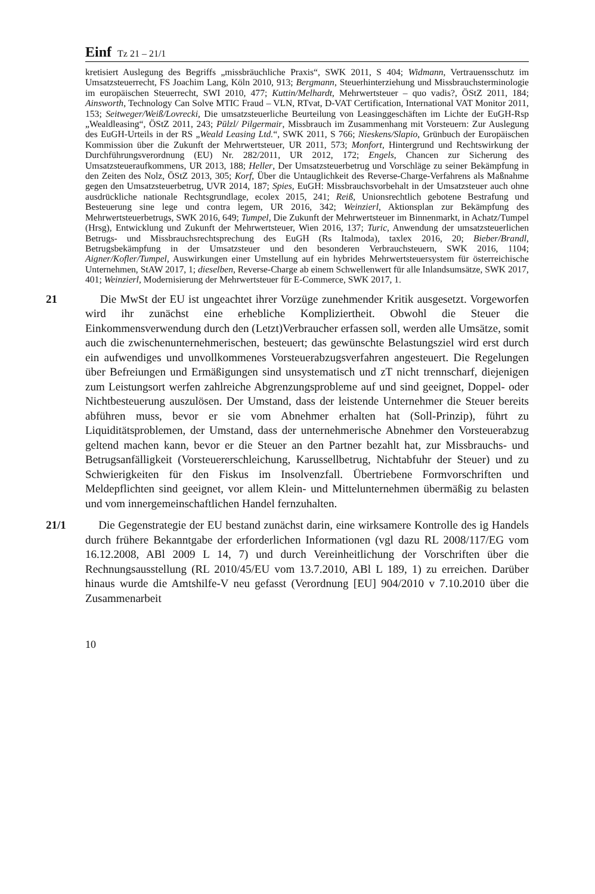Einf Tz 21 – 21/1
kretisiert Auslegung des Begriffs „missbräuchliche Praxis“, SWK 2011, S 404; Widmann, Vertrauensschutz im Umsatzsteuerrecht, FS Joachim Lang, Köln 2010, 913; Bergmann, Steuerhinterziehung und Missbrauchsterminologie im europäischen Steuerrecht, SWI 2010, 477; Kuttin/Melhardt, Mehrwertsteuer – quo vadis?, ÖStZ 2011, 184; Ainsworth, Technology Can Solve MTIC Fraud – VLN, RTvat, D-VAT Certification, International VAT Monitor 2011, 153; Seitweger/Weiß/Lovrecki, Die umsatzsteuerliche Beurteilung von Leasinggeschäften im Lichte der EuGH-Rsp „Wealdleasing“, ÖStZ 2011, 243; Pülzl/ Pilgermair, Missbrauch im Zusammenhang mit Vorsteuern: Zur Auslegung des EuGH-Urteils in der RS „Weald Leasing Ltd.“, SWK 2011, S 766; Nieskens/Slapio, Grünbuch der Europäischen Kommission über die Zukunft der Mehrwertsteuer, UR 2011, 573; Monfort, Hintergrund und Rechtswirkung der Durchführungsverordnung (EU) Nr. 282/2011, UR 2012, 172; Engels, Chancen zur Sicherung des Umsatzsteueraufkommens, UR 2013, 188; Heller, Der Umsatzsteuerbetrug und Vorschläge zu seiner Bekämpfung in den Zeiten des Nolz, ÖStZ 2013, 305; Korf, Über die Untauglichkeit des Reverse-Charge-Verfahrens als Maßnahme gegen den Umsatzsteuerbetrug, UVR 2014, 187; Spies, EuGH: Missbrauchsvorbehalt in der Umsatzsteuer auch ohne ausdrückliche nationale Rechtsgrundlage, ecolex 2015, 241; Reiß, Unionsrechtlich gebotene Bestrafung und Besteuerung sine lege und contra legem, UR 2016, 342; Weinzierl, Aktionsplan zur Bekämpfung des Mehrwertsteuerbetrugs, SWK 2016, 649; Tumpel, Die Zukunft der Mehrwertsteuer im Binnenmarkt, in Achatz/Tumpel (Hrsg), Entwicklung und Zukunft der Mehrwertsteuer, Wien 2016, 137; Turic, Anwendung der umsatzsteuerlichen Betrugs- und Missbrauchsrechtsprechung des EuGH (Rs Italmoda), taxlex 2016, 20; Bieber/Brandl, Betrugsbekämpfung in der Umsatzsteuer und den besonderen Verbrauchsteuern, SWK 2016, 1104; Aigner/Kofler/Tumpel, Auswirkungen einer Umstellung auf ein hybrides Mehrwertsteuersystem für österreichische Unternehmen, StAW 2017, 1; dieselben, Reverse-Charge ab einem Schwellenwert für alle Inlandsumsätze, SWK 2017, 401; Weinzierl, Modernisierung der Mehrwertsteuer für E-Commerce, SWK 2017, 1.
21
Die MwSt der EU ist ungeachtet ihrer Vorzüge zunehmender Kritik ausgesetzt. Vorgeworfen wird ihr zunächst eine erhebliche Kompliziertheit. Obwohl die Steuer die Einkommensverwendung durch den (Letzt)Verbraucher erfassen soll, werden alle Umsätze, somit auch die zwischenunternehmerischen, besteuert; das gewünschte Belastungsziel wird erst durch ein aufwendiges und unvollkommenes Vorsteuerabzugsverfahren angesteuert. Die Regelungen über Befreiungen und Ermäßigungen sind unsystematisch und zT nicht trennscharf, diejenigen zum Leistungsort werfen zahlreiche Abgrenzungsprobleme auf und sind geeignet, Doppel- oder Nichtbesteuerung auszulösen. Der Umstand, dass der leistende Unternehmer die Steuer bereits abführen muss, bevor er sie vom Abnehmer erhalten hat (Soll-Prinzip), führt zu Liquiditätsproblemen, der Umstand, dass der unternehmerische Abnehmer den Vorsteuerabzug geltend machen kann, bevor er die Steuer an den Partner bezahlt hat, zur Missbrauchs- und Betrugsanfälligkeit (Vorsteuererschleichung, Karussellbetrug, Nichtabfuhr der Steuer) und zu Schwierigkeiten für den Fiskus im Insolvenzfall. Übertriebene Formvorschriften und Meldepflichten sind geeignet, vor allem Klein- und Mittelunternehmen übermäßig zu belasten und vom innergemeinschaftlichen Handel fernzuhalten.
21/1
Die Gegenstrategie der EU bestand zunächst darin, eine wirksamere Kontrolle des ig Handels durch frühere Bekanntgabe der erforderlichen Informationen (vgl dazu RL 2008/117/EG vom 16.12.2008, ABl 2009 L 14, 7) und durch Vereinheitlichung der Vorschriften über die Rechnungsausstellung (RL 2010/45/EU vom 13.7.2010, ABl L 189, 1) zu erreichen. Darüber hinaus wurde die Amtshilfe-V neu gefasst (Verordnung [EU] 904/2010 v 7.10.2010 über die Zusammenarbeit
10